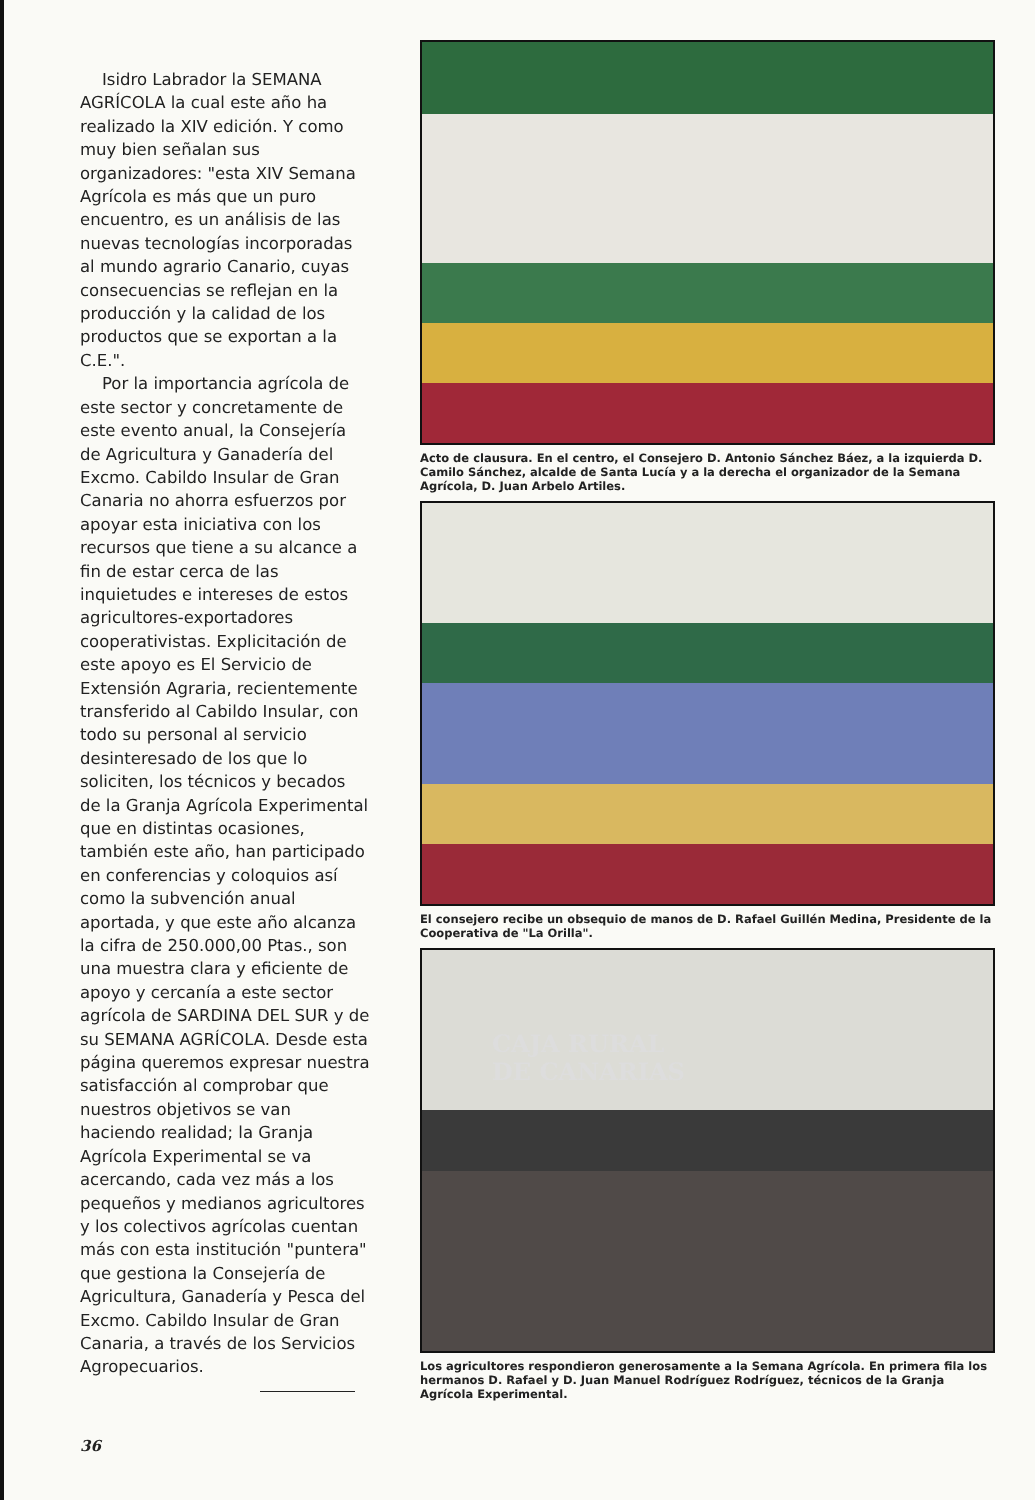Isidro Labrador la SEMANA AGRÍCOLA la cual este año ha realizado la XIV edición. Y como muy bien señalan sus organizadores: "esta XIV Semana Agrícola es más que un puro encuentro, es un análisis de las nuevas tecnologías incorporadas al mundo agrario Canario, cuyas consecuencias se reflejan en la producción y la calidad de los productos que se exportan a la C.E.".
Por la importancia agrícola de este sector y concretamente de este evento anual, la Consejería de Agricultura y Ganadería del Excmo. Cabildo Insular de Gran Canaria no ahorra esfuerzos por apoyar esta iniciativa con los recursos que tiene a su alcance a fin de estar cerca de las inquietudes e intereses de estos agricultores-exportadores cooperativistas. Explicitación de este apoyo es El Servicio de Extensión Agraria, recientemente transferido al Cabildo Insular, con todo su personal al servicio desinteresado de los que lo soliciten, los técnicos y becados de la Granja Agrícola Experimental que en distintas ocasiones, también este año, han participado en conferencias y coloquios así como la subvención anual aportada, y que este año alcanza la cifra de 250.000,00 Ptas., son una muestra clara y eficiente de apoyo y cercanía a este sector agrícola de SARDINA DEL SUR y de su SEMANA AGRÍCOLA. Desde esta página queremos expresar nuestra satisfacción al comprobar que nuestros objetivos se van haciendo realidad; la Granja Agrícola Experimental se va acercando, cada vez más a los pequeños y medianos agricultores y los colectivos agrícolas cuentan más con esta institución "puntera" que gestiona la Consejería de Agricultura, Ganadería y Pesca del Excmo. Cabildo Insular de Gran Canaria, a través de los Servicios Agropecuarios.
Acto de clausura. En el centro, el Consejero D. Antonio Sánchez Báez, a la izquierda D. Camilo Sánchez, alcalde de Santa Lucía y a la derecha el organizador de la Semana Agrícola, D. Juan Arbelo Artiles.
El consejero recibe un obsequio de manos de D. Rafael Guillén Medina, Presidente de la Cooperativa de "La Orilla".
CAJA RURAL
DE CANARIAS
Los agricultores respondieron generosamente a la Semana Agrícola. En primera fila los hermanos D. Rafael y D. Juan Manuel Rodríguez Rodríguez, técnicos de la Granja Agrícola Experimental.
36